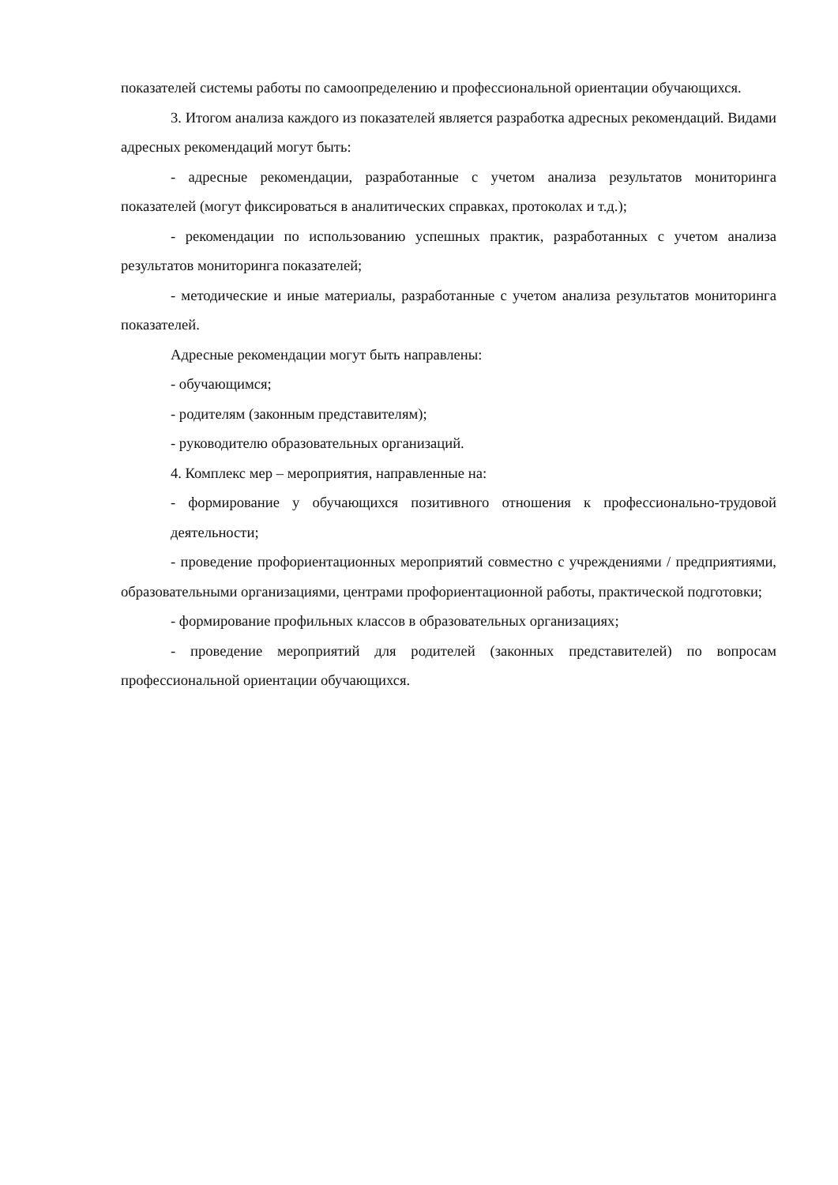показателей системы работы по самоопределению и профессиональной ориентации обучающихся.
3. Итогом анализа каждого из показателей является разработка адресных рекомендаций. Видами адресных рекомендаций могут быть:
- адресные рекомендации, разработанные с учетом анализа результатов мониторинга показателей (могут фиксироваться в аналитических справках, протоколах и т.д.);
- рекомендации по использованию успешных практик, разработанных с учетом анализа результатов мониторинга показателей;
- методические и иные материалы, разработанные с учетом анализа результатов мониторинга показателей.
Адресные рекомендации могут быть направлены:
- обучающимся;
- родителям (законным представителям);
- руководителю образовательных организаций.
4. Комплекс мер – мероприятия, направленные на:
- формирование у обучающихся позитивного отношения к профессионально-трудовой деятельности;
- проведение профориентационных мероприятий совместно с учреждениями / предприятиями, образовательными организациями, центрами профориентационной работы, практической подготовки;
- формирование профильных классов в образовательных организациях;
- проведение мероприятий для родителей (законных представителей) по вопросам профессиональной ориентации обучающихся.